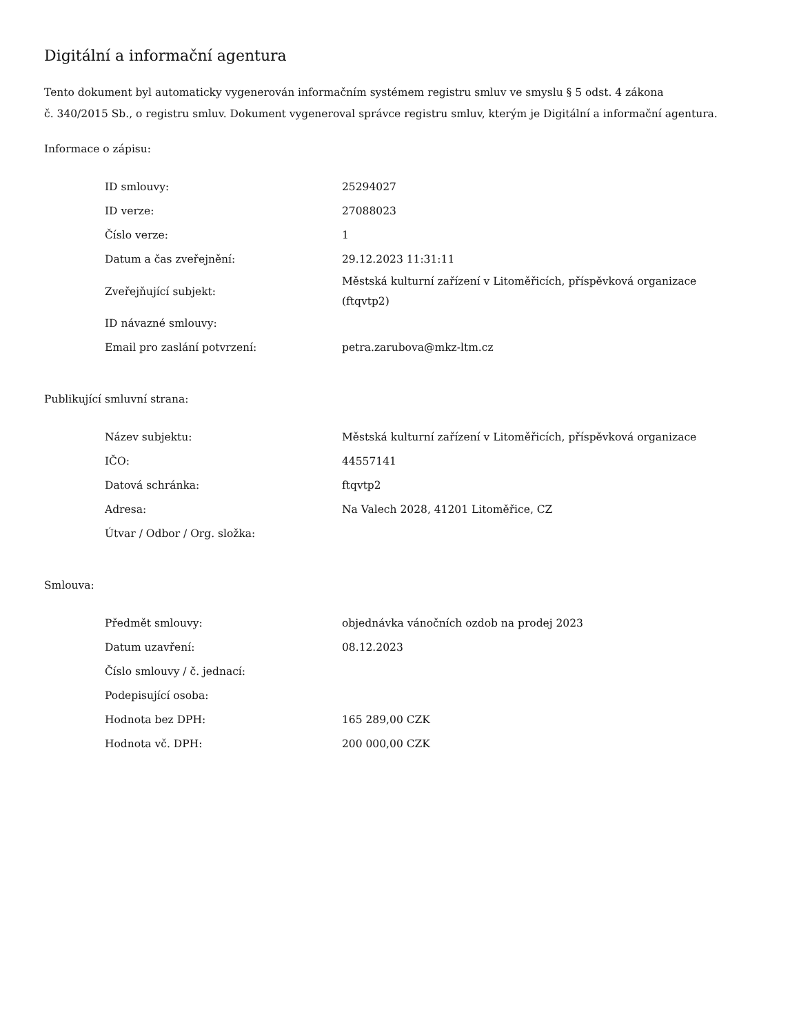Digitální a informační agentura
Tento dokument byl automaticky vygenerován informačním systémem registru smluv ve smyslu § 5 odst. 4 zákona
č. 340/2015 Sb., o registru smluv. Dokument vygeneroval správce registru smluv, kterým je Digitální a informační agentura.
Informace o zápisu:
| ID smlouvy: | 25294027 |
| ID verze: | 27088023 |
| Číslo verze: | 1 |
| Datum a čas zveřejnění: | 29.12.2023 11:31:11 |
| Zveřejňující subjekt: | Městská kulturní zařízení v Litoměřicích, příspěvková organizace (ftqvtp2) |
| ID návazné smlouvy: | |
| Email pro zaslání potvrzení: | petra.zarubova@mkz-ltm.cz |
Publikující smluvní strana:
| Název subjektu: | Městská kulturní zařízení v Litoměřicích, příspěvková organizace |
| IČO: | 44557141 |
| Datová schránka: | ftqvtp2 |
| Adresa: | Na Valech 2028, 41201 Litoměřice, CZ |
| Útvar / Odbor / Org. složka: | |
Smlouva:
| Předmět smlouvy: | objednávka vánočních ozdob na prodej 2023 |
| Datum uzavření: | 08.12.2023 |
| Číslo smlouvy / č. jednací: | |
| Podepisující osoba: | |
| Hodnota bez DPH: | 165 289,00 CZK |
| Hodnota vč. DPH: | 200 000,00 CZK |